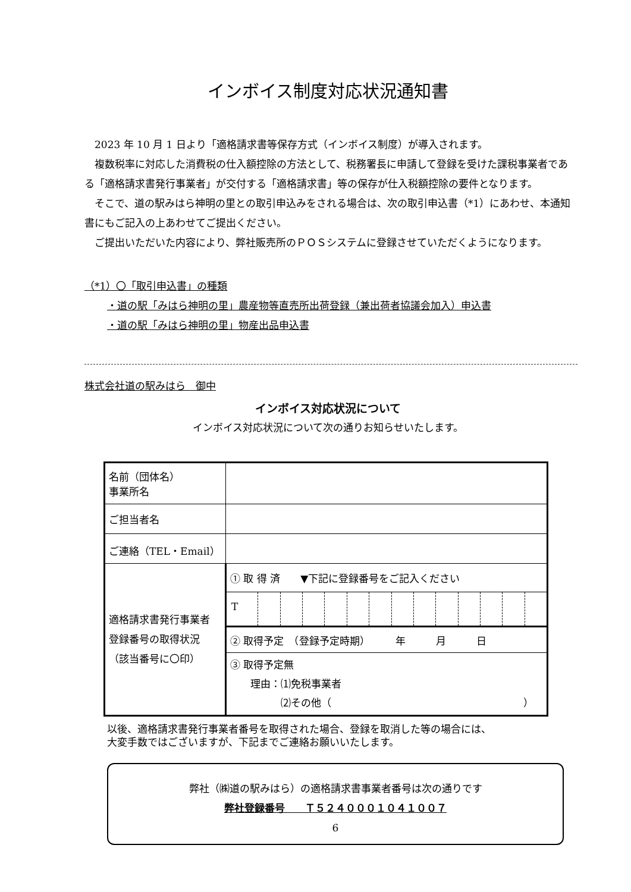インボイス制度対応状況通知書
2023 年 10 月 1 日より「適格請求書等保存方式（インボイス制度）が導入されます。
複数税率に対応した消費税の仕入額控除の方法として、税務署長に申請して登録を受けた課税事業者である「適格請求書発行事業者」が交付する「適格請求書」等の保存が仕入税額控除の要件となります。
そこで、道の駅みはら神明の里との取引申込みをされる場合は、次の取引申込書（*1）にあわせ、本通知書にもご記入の上あわせてご提出ください。
ご提出いただいた内容により、弊社販売所のＰＯＳシステムに登録させていただくようになります。
（*1）〇「取引申込書」の種類
・道の駅「みはら神明の里」農産物等直売所出荷登録（兼出荷者協議会加入）申込書
・道の駅「みはら神明の里」物産出品申込書
株式会社道の駅みはら　御中
インボイス対応状況について
インボイス対応状況について次の通りお知らせいたします。
| 名前（団体名） 事業所名 | |
| ご担当者名 | |
| ご連絡（TEL・Email） | |
| 適格請求書発行事業者 登録番号の取得状況 （該当番号に〇印） | ① 取 得 済 ▼下記に登録番号をご記入ください |
| | T |
| | ② 取得予定 （登録予定時期） 年 月 日 |
| | ③ 取得予定無 理由：⑴免税事業者 ⑵その他（ ） |
以後、適格請求書発行事業者番号を取得された場合、登録を取消した等の場合には、
大変手数ではございますが、下記までご連絡お願いいたします。
弊社（㈱道の駅みはら）の適格請求書事業者番号は次の通りです
弊社登録番号　　Ｔ５２４０００１０４１００７
6